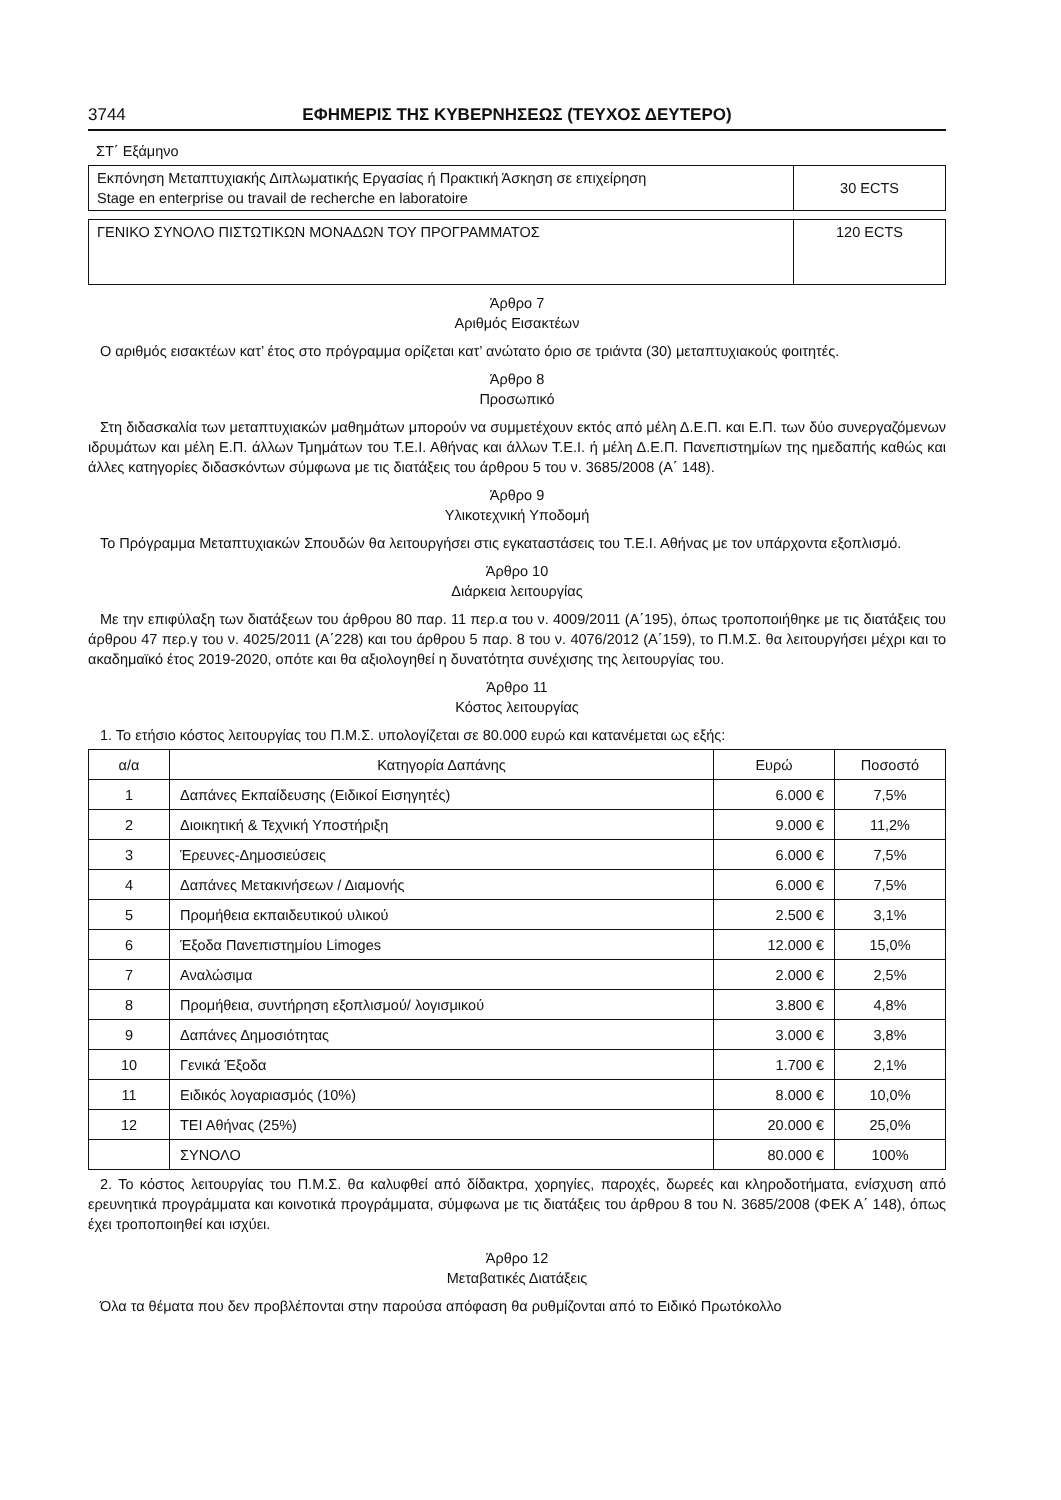3744 ΕΦΗΜΕΡΙΣ ΤΗΣ ΚΥΒΕΡΝΗΣΕΩΣ (ΤΕΥΧΟΣ ΔΕΥΤΕΡΟ)
ΣΤ΄ Εξάμηνο
| Εκπόνηση Μεταπτυχιακής Διπλωματικής Εργασίας ή Πρακτική Άσκηση σε επιχείρηση Stage en enterprise ou travail de recherche en laboratoire | 30 ECTS |
| ΓΕΝΙΚΟ ΣΥΝΟΛΟ ΠΙΣΤΩΤΙΚΩΝ ΜΟΝΑΔΩΝ ΤΟΥ ΠΡΟΓΡΑΜΜΑΤΟΣ | 120 ECTS |
Άρθρο 7
Αριθμός Εισακτέων
Ο αριθμός εισακτέων κατ’ έτος στο πρόγραμμα ορίζεται κατ’ ανώτατο όριο σε τριάντα (30) μεταπτυχιακούς φοιτητές.
Άρθρο 8
Προσωπικό
Στη διδασκαλία των μεταπτυχιακών μαθημάτων μπορούν να συμμετέχουν εκτός από μέλη Δ.Ε.Π. και Ε.Π. των δύο συνεργαζόμενων ιδρυμάτων και μέλη Ε.Π. άλλων Τμημάτων του Τ.Ε.Ι. Αθήνας και άλλων Τ.Ε.Ι. ή μέλη Δ.Ε.Π. Πανεπιστημίων της ημεδαπής καθώς και άλλες κατηγορίες διδασκόντων σύμφωνα με τις διατάξεις του άρθρου 5 του ν. 3685/2008 (Α΄ 148).
Άρθρο 9
Υλικοτεχνική Υποδομή
Το Πρόγραμμα Μεταπτυχιακών Σπουδών θα λειτουργήσει στις εγκαταστάσεις του Τ.Ε.Ι. Αθήνας με τον υπάρχοντα εξοπλισμό.
Άρθρο 10
Διάρκεια λειτουργίας
Με την επιφύλαξη των διατάξεων του άρθρου 80 παρ. 11 περ.α του ν. 4009/2011 (Α΄195), όπως τροποποιήθηκε με τις διατάξεις του άρθρου 47 περ.γ του ν. 4025/2011 (Α΄228) και του άρθρου 5 παρ. 8 του ν. 4076/2012 (Α΄159), το Π.Μ.Σ. θα λειτουργήσει μέχρι και το ακαδημαϊκό έτος 2019-2020, οπότε και θα αξιολογηθεί η δυνατότητα συνέχισης της λειτουργίας του.
Άρθρο 11
Κόστος λειτουργίας
1. Το ετήσιο κόστος λειτουργίας του Π.Μ.Σ. υπολογίζεται σε 80.000 ευρώ και κατανέμεται ως εξής:
| α/α | Κατηγορία Δαπάνης | Ευρώ | Ποσοστό |
| --- | --- | --- | --- |
| 1 | Δαπάνες Εκπαίδευσης (Ειδικοί Εισηγητές) | 6.000 € | 7,5% |
| 2 | Διοικητική & Τεχνική Υποστήριξη | 9.000 € | 11,2% |
| 3 | Έρευνες-Δημοσιεύσεις | 6.000 € | 7,5% |
| 4 | Δαπάνες Μετακινήσεων / Διαμονής | 6.000 € | 7,5% |
| 5 | Προμήθεια εκπαιδευτικού υλικού | 2.500 € | 3,1% |
| 6 | Έξοδα Πανεπιστημίου Limoges | 12.000 € | 15,0% |
| 7 | Αναλώσιμα | 2.000 € | 2,5% |
| 8 | Προμήθεια, συντήρηση εξοπλισμού/ λογισμικού | 3.800 € | 4,8% |
| 9 | Δαπάνες Δημοσιότητας | 3.000 € | 3,8% |
| 10 | Γενικά Έξοδα | 1.700 € | 2,1% |
| 11 | Ειδικός λογαριασμός (10%) | 8.000 € | 10,0% |
| 12 | ΤΕΙ Αθήνας (25%) | 20.000 € | 25,0% |
| | ΣΥΝΟΛΟ | 80.000 € | 100% |
2. Το κόστος λειτουργίας του Π.Μ.Σ. θα καλυφθεί από δίδακτρα, χορηγίες, παροχές, δωρεές και κληροδοτήματα, ενίσχυση από ερευνητικά προγράμματα και κοινοτικά προγράμματα, σύμφωνα με τις διατάξεις του άρθρου 8 του Ν. 3685/2008 (ΦΕΚ Α΄ 148), όπως έχει τροποποιηθεί και ισχύει.
Άρθρο 12
Μεταβατικές Διατάξεις
Όλα τα θέματα που δεν προβλέπονται στην παρούσα απόφαση θα ρυθμίζονται από το Ειδικό Πρωτόκολλο